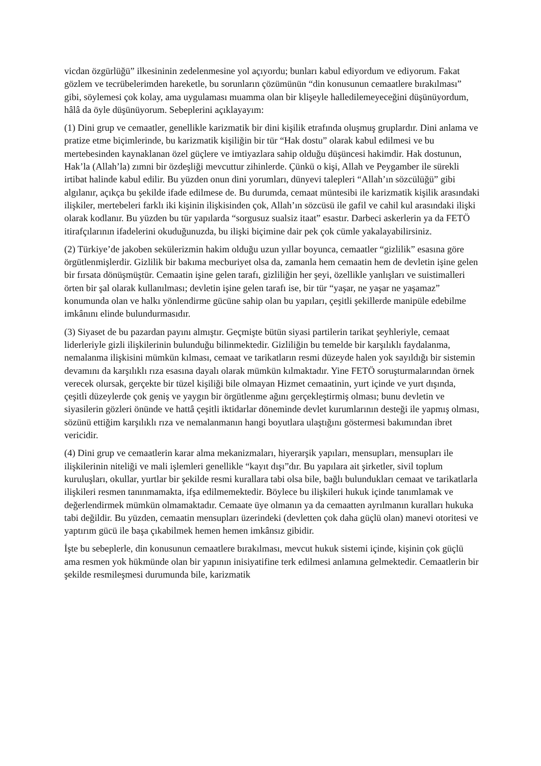vicdan özgürlüğü” ilkesininin zedelenmesine yol açıyordu; bunları kabul ediyordum ve ediyorum. Fakat gözlem ve tecrübelerimden hareketle, bu sorunların çözümünün “din konusunun cemaatlere bırakılması” gibi, söylemesi çok kolay, ama uygulaması muamma olan bir klişeyle halledilemeyeceğini düşünüyordum, hâlâ da öyle düşünüyorum. Sebeplerini açıklayayım:
(1) Dini grup ve cemaatler, genellikle karizmatik bir dini kişilik etrafında oluşmuş gruplardır. Dini anlama ve pratize etme biçimlerinde, bu karizmatik kişiliğin bir tür “Hak dostu” olarak kabul edilmesi ve bu mertebesinden kaynaklanan özel güçlere ve imtiyazlara sahip olduğu düşüncesi hakimdir. Hak dostunun, Hak’la (Allah’la) zımni bir özdeşliği mevcuttur zihinlerde. Çünkü o kişi, Allah ve Peygamber ile sürekli irtibat halinde kabul edilir. Bu yüzden onun dini yorumları, dünyevi talepleri “Allah’ın sözcülüğü” gibi algılanır, açıkça bu şekilde ifade edilmese de. Bu durumda, cemaat müntesibi ile karizmatik kişilik arasındaki ilişkiler, mertebeleri farklı iki kişinin ilişkisinden çok, Allah’ın sözcüsü ile gafil ve cahil kul arasındaki ilişki olarak kodlanır. Bu yüzden bu tür yapılarda “sorgusuz sualsiz itaat” esastır. Darbeci askerlerin ya da FETÖ itirafçılarının ifadelerini okuduğunuzda, bu ilişki biçimine dair pek çok cümle yakalayabilirsiniz.
(2) Türkiye’de jakoben sekülerizmin hakim olduğu uzun yıllar boyunca, cemaatler “gizlilik” esasına göre örgütlenmişlerdir. Gizlilik bir bakıma mecburiyet olsa da, zamanla hem cemaatin hem de devletin işine gelen bir fırsata dönüşmüştür. Cemaatin işine gelen tarafı, gizliliğin her şeyi, özellikle yanlışları ve suistimalleri örten bir şal olarak kullanılması; devletin işine gelen tarafı ise, bir tür “yaşar, ne yaşar ne yaşamaz” konumunda olan ve halkı yönlendirme gücüne sahip olan bu yapıları, çeşitli şekillerde manipüle edebilme imkânını elinde bulundurmasıdır.
(3) Siyaset de bu pazardan payını almıştır. Geçmişte bütün siyasi partilerin tarikat şeyhleriyle, cemaat liderleriyle gizli ilişkilerinin bulunduğu bilinmektedir. Gizliliğin bu temelde bir karşılıklı faydalanma, nemalanma ilişkisini mümkün kılması, cemaat ve tarikatların resmi düzeyde halen yok sayıldığı bir sistemin devamını da karşılıklı rıza esasına dayalı olarak mümkün kılmaktadır. Yine FETÖ soruşturmalarından örnek verecek olursak, gerçekte bir tüzel kişiliği bile olmayan Hizmet cemaatinin, yurt içinde ve yurt dışında, çeşitli düzeylerde çok geniş ve yaygın bir örgütlenme ağını gerçekleştirmiş olması; bunu devletin ve siyasilerin gözleri önünde ve hattâ çeşitli iktidarlar döneminde devlet kurumlarının desteği ile yapmış olması, sözünü ettiğim karşılıklı rıza ve nemalanmanın hangi boyutlara ulaştığını göstermesi bakımından ibret vericidir.
(4) Dini grup ve cemaatlerin karar alma mekanizmaları, hiyerarşik yapıları, mensupları, mensupları ile ilişkilerinin niteliği ve mali işlemleri genellikle “kayıt dışı”dır. Bu yapılara ait şirketler, sivil toplum kuruluşları, okullar, yurtlar bir şekilde resmi kurallara tabi olsa bile, bağlı bulundukları cemaat ve tarikatlarla ilişkileri resmen tanınmamakta, ifşa edilmemektedir. Böylece bu ilişkileri hukuk içinde tanımlamak ve değerlendirmek mümkün olmamaktadır. Cemaate üye olmanın ya da cemaatten ayrılmanın kuralları hukuka tabi değildir. Bu yüzden, cemaatin mensupları üzerindeki (devletten çok daha güçlü olan) manevi otoritesi ve yaptırım gücü ile başa çıkabilmek hemen hemen imkânsız gibidir.
İşte bu sebeplerle, din konusunun cemaatlere bırakılması, mevcut hukuk sistemi içinde, kişinin çok güçlü ama resmen yok hükmünde olan bir yapının inisiyatifine terk edilmesi anlamına gelmektedir. Cemaatlerin bir şekilde resmileşmesi durumunda bile, karizmatik